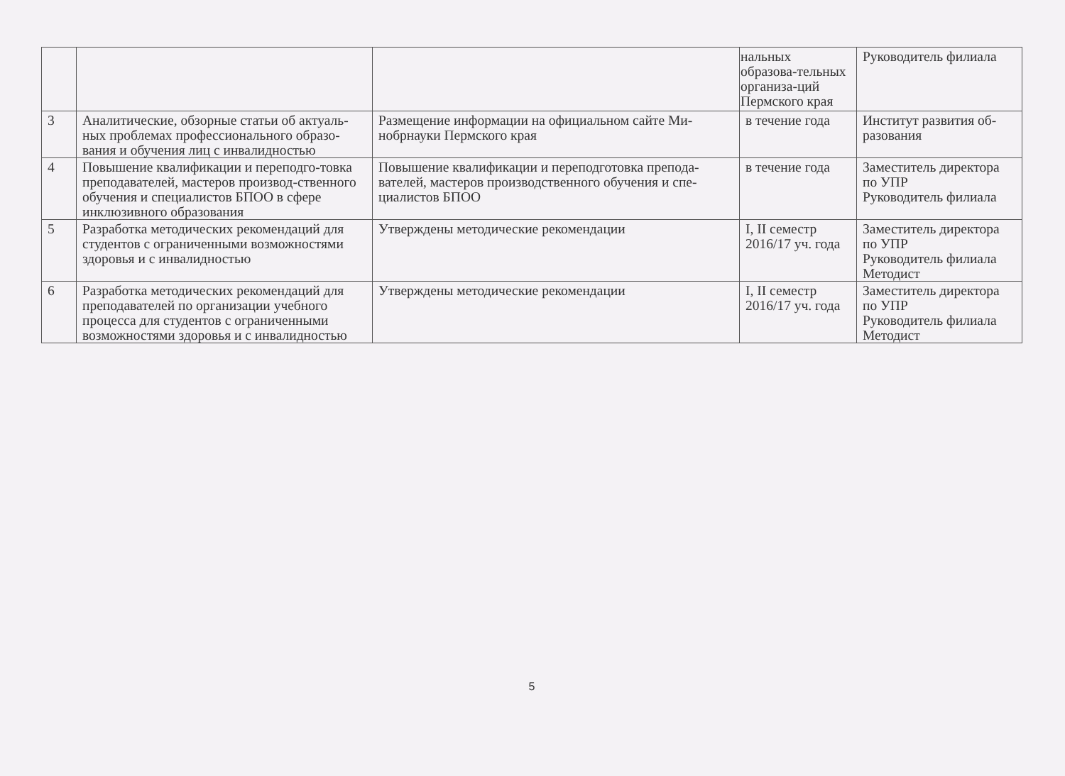| | | | нальных образова-тельных организа-ций Пермского края | Руководитель филиала |
| 3 | Аналитические, обзорные статьи об актуаль-ных проблемах профессионального образо-вания и обучения лиц с инвалидностью | Размещение информации на официальном сайте Ми-нобрнауки Пермского края | в течение года | Институт развития об-разования |
| 4 | Повышение квалификации и переподго-товка преподавателей, мастеров производ-ственного обучения и специалистов БПОО в сфере инклюзивного образования | Повышение квалификации и переподготовка препода-вателей, мастеров производственного обучения и спе-циалистов БПОО | в течение года | Заместитель директора по УПР Руководитель филиала |
| 5 | Разработка методических рекомендаций для студентов с ограниченными возможностями здоровья и с инвалидностью | Утверждены методические рекомендации | I, II семестр 2016/17 уч. года | Заместитель директора по УПР Руководитель филиала Методист |
| 6 | Разработка методических рекомендаций для преподавателей по организации учебного процесса для студентов с ограниченными возможностями здоровья и с инвалидностью | Утверждены методические рекомендации | I, II семестр 2016/17 уч. года | Заместитель директора по УПР Руководитель филиала Методист |
5